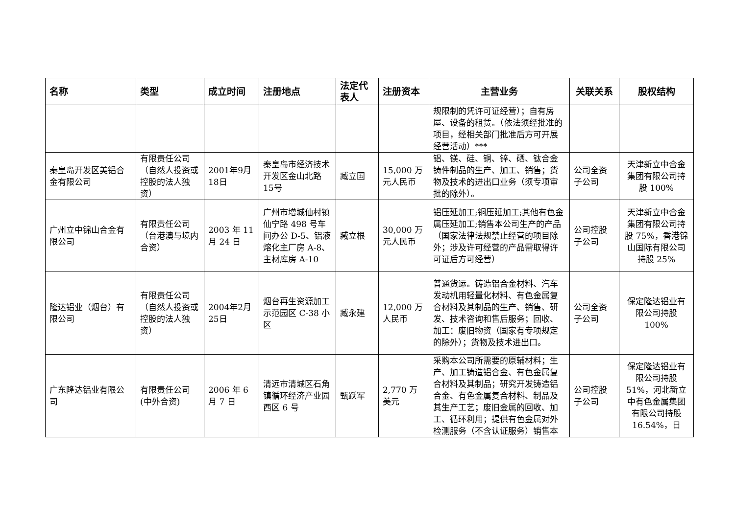| 名称 | 类型 | 成立时间 | 注册地点 | 法定代表人 | 注册资本 | 主营业务 | 关联关系 | 股权结构 |
| --- | --- | --- | --- | --- | --- | --- | --- | --- |
| | | | | | | 规限制的凭许可证经营）；自有房屋、设备的租赁。（依法须经批准的项目，经相关部门批准后方可开展经营活动）*** | | |
| 秦皇岛开发区美铝合金有限公司 | 有限责任公司（自然人投资或控股的法人独资） | 2001年9月18日 | 秦皇岛市经济技术开发区金山北路15号 | 臧立国 | 15,000 万元人民币 | 铝、镁、硅、铜、锌、硒、钛合金铸件制品的生产、加工、销售；货物及技术的进出口业务（须专项审批的除外）。 | 公司全资子公司 | 天津新立中合金集团有限公司持股 100% |
| 广州立中锦山合金有限公司 | 有限责任公司（台港澳与境内合资） | 2003 年 11 月 24 日 | 广州市增城仙村镇仙宁路 498 号车间办公 D-5、铝液熔化主厂房 A-8、主材库房 A-10 | 臧立根 | 30,000 万元人民币 | 铝压延加工;铜压延加工;其他有色金属压延加工;销售本公司生产的产品（国家法律法规禁止经营的项目除外；涉及许可经营的产品需取得许可证后方可经营） | 公司控股子公司 | 天津新立中合金集团有限公司持股 75%，香港锦山国际有限公司持股 25% |
| 隆达铝业（烟台）有限公司 | 有限责任公司（自然人投资或控股的法人独资） | 2004年2月25日 | 烟台再生资源加工示范园区 C-38 小区 | 臧永建 | 12,000 万人民币 | 普通货运。铸造铝合金材料、汽车发动机用轻量化材料、有色金属复合材料及其制品的生产、销售、研发、技术咨询和售后服务；回收、加工：废旧物资（国家有专项规定的除外）；货物及技术进出口。 | 公司全资子公司 | 保定隆达铝业有限公司持股 100% |
| 广东隆达铝业有限公司 | 有限责任公司(中外合资) | 2006 年 6 月 7 日 | 清远市清城区石角镇循环经济产业园西区 6 号 | 甄跃军 | 2,770 万美元 | 采购本公司所需要的原辅材料；生产、加工铸造铝合金、有色金属复合材料及其制品；研究开发铸造铝合金、有色金属复合材料、制品及其生产工艺；废旧金属的回收、加工、循环利用；提供有色金属对外检测服务（不含认证服务）销售本 | 公司控股子公司 | 保定隆达铝业有限公司持股 51%，河北新立中有色金属集团有限公司持股 16.54%，日 |